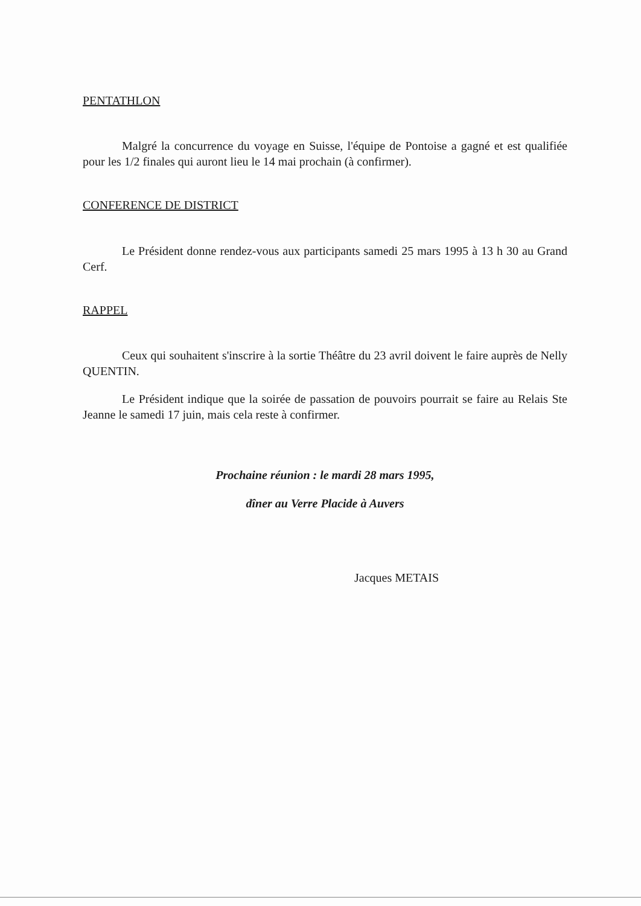PENTATHLON
Malgré la concurrence du voyage en Suisse, l'équipe de Pontoise a gagné et est qualifiée pour les 1/2 finales qui auront lieu le 14 mai prochain (à confirmer).
CONFERENCE DE DISTRICT
Le Président donne rendez-vous aux participants samedi 25 mars 1995 à 13 h 30 au Grand Cerf.
RAPPEL
Ceux qui souhaitent s'inscrire à la sortie Théâtre du 23 avril doivent le faire auprès de Nelly QUENTIN.
Le Président indique que la soirée de passation de pouvoirs pourrait se faire au Relais Ste Jeanne le samedi 17 juin, mais cela reste à confirmer.
Prochaine réunion : le mardi 28 mars 1995,
dîner au Verre Placide à Auvers
Jacques METAIS